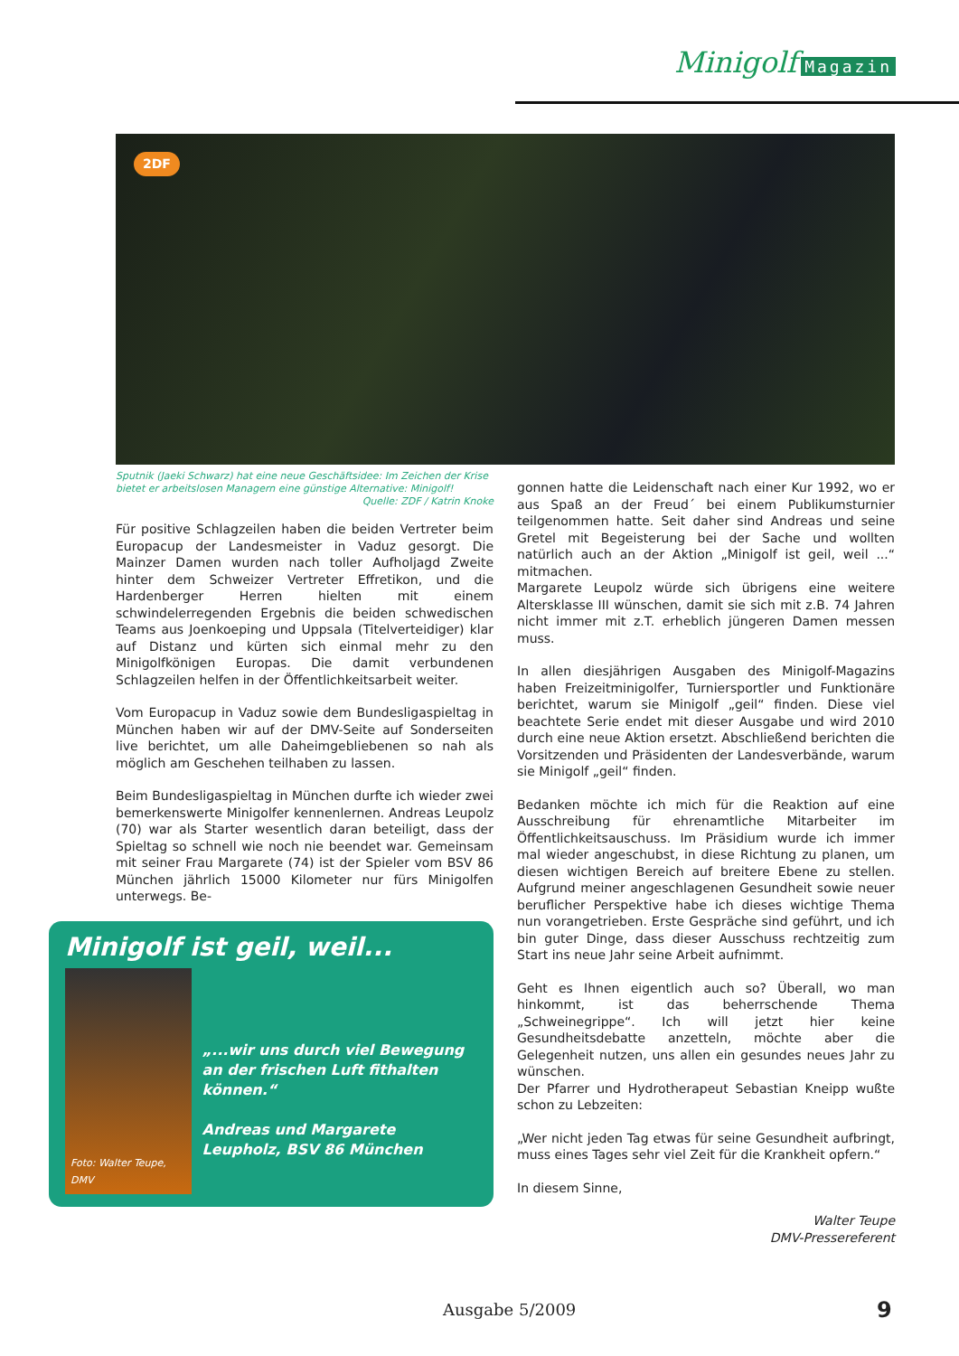Minigolf Magazin
2DF
Sputnik (Jaeki Schwarz) hat eine neue Geschäftsidee: Im Zeichen der Krise bietet er arbeitslosen Managern eine günstige Alternative: Minigolf!
Quelle: ZDF / Katrin Knoke
Für positive Schlagzeilen haben die beiden Vertreter beim Europacup der Landesmeister in Vaduz gesorgt. Die Mainzer Damen wurden nach toller Aufholjagd Zweite hinter dem Schweizer Vertreter Effretikon, und die Hardenberger Herren hielten mit einem schwindelerregenden Ergebnis die beiden schwedischen Teams aus Joenkoeping und Uppsala (Titelverteidiger) klar auf Distanz und kürten sich einmal mehr zu den Minigolfkönigen Europas. Die damit verbundenen Schlagzeilen helfen in der Öffentlichkeitsarbeit weiter.
Vom Europacup in Vaduz sowie dem Bundesligaspieltag in München haben wir auf der DMV-Seite auf Sonderseiten live berichtet, um alle Daheimgebliebenen so nah als möglich am Geschehen teilhaben zu lassen.
Beim Bundesligaspieltag in München durfte ich wieder zwei bemerkenswerte Minigolfer kennenlernen. Andreas Leupolz (70) war als Starter wesentlich daran beteiligt, dass der Spieltag so schnell wie noch nie beendet war. Gemeinsam mit seiner Frau Margarete (74) ist der Spieler vom BSV 86 München jährlich 15000 Kilometer nur fürs Minigolfen unterwegs. Be-
Minigolf ist geil, weil...
Foto: Walter Teupe, DMV
„...wir uns durch viel Bewegung an der frischen Luft fithalten können.“
Andreas und Margarete Leupholz, BSV 86 München
gonnen hatte die Leidenschaft nach einer Kur 1992, wo er aus Spaß an der Freud´ bei einem Publikumsturnier teilgenommen hatte. Seit daher sind Andreas und seine Gretel mit Begeisterung bei der Sache und wollten natürlich auch an der Aktion „Minigolf ist geil, weil ...“ mitmachen.
Margarete Leupolz würde sich übrigens eine weitere Altersklasse III wünschen, damit sie sich mit z.B. 74 Jahren nicht immer mit z.T. erheblich jüngeren Damen messen muss.
In allen diesjährigen Ausgaben des Minigolf-Magazins haben Freizeitminigolfer, Turniersportler und Funktionäre berichtet, warum sie Minigolf „geil“ finden. Diese viel beachtete Serie endet mit dieser Ausgabe und wird 2010 durch eine neue Aktion ersetzt. Abschließend berichten die Vorsitzenden und Präsidenten der Landesverbände, warum sie Minigolf „geil“ finden.
Bedanken möchte ich mich für die Reaktion auf eine Ausschreibung für ehrenamtliche Mitarbeiter im Öffentlichkeitsauschuss. Im Präsidium wurde ich immer mal wieder angeschubst, in diese Richtung zu planen, um diesen wichtigen Bereich auf breitere Ebene zu stellen. Aufgrund meiner angeschlagenen Gesundheit sowie neuer beruflicher Perspektive habe ich dieses wichtige Thema nun vorangetrieben. Erste Gespräche sind geführt, und ich bin guter Dinge, dass dieser Ausschuss rechtzeitig zum Start ins neue Jahr seine Arbeit aufnimmt.
Geht es Ihnen eigentlich auch so? Überall, wo man hinkommt, ist das beherrschende Thema „Schweinegrippe“. Ich will jetzt hier keine Gesundheitsdebatte anzetteln, möchte aber die Gelegenheit nutzen, uns allen ein gesundes neues Jahr zu wünschen.
Der Pfarrer und Hydrotherapeut Sebastian Kneipp wußte schon zu Lebzeiten:
„Wer nicht jeden Tag etwas für seine Gesundheit aufbringt, muss eines Tages sehr viel Zeit für die Krankheit opfern.“
In diesem Sinne,
Walter Teupe
DMV-Pressereferent
Ausgabe 5/2009 9